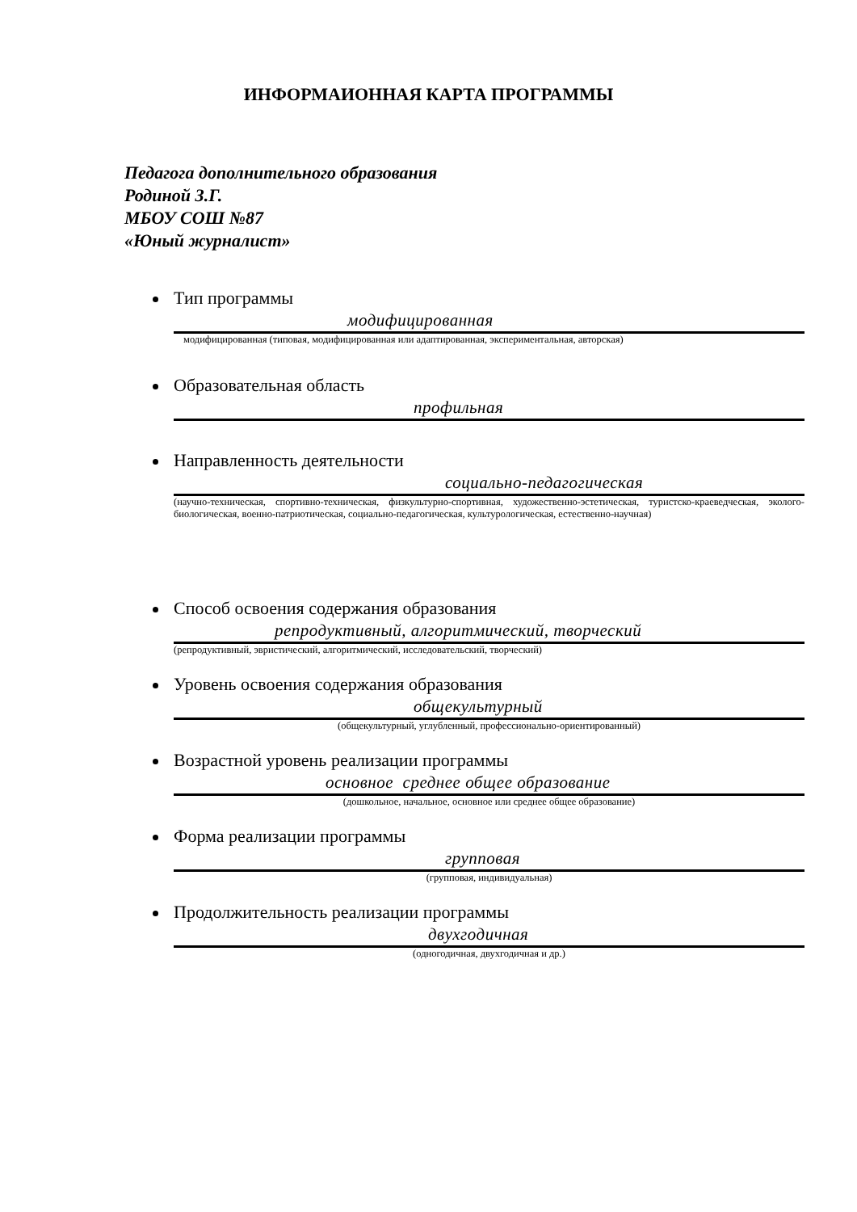ИНФОРМАИОННАЯ КАРТА ПРОГРАММЫ
Педагога дополнительного образования
Родиной З.Г.
МБОУ СОШ №87
«Юный журналист»
Тип программы
модифицированная
модифицированная (типовая, модифицированная или адаптированная, экспериментальная, авторская)
Образовательная область
профильная
Направленность деятельности
социально-педагогическая
(научно-техническая, спортивно-техническая, физкультурно-спортивная, художественно-эстетическая, туристско-краеведческая, эколого-биологическая, военно-патриотическая, социально-педагогическая, культурологическая, естественно-научная)
Способ освоения содержания образования
репродуктивный, алгоритмический, творческий
(репродуктивный, эвристический, алгоритмический, исследовательский, творческий)
Уровень освоения содержания образования
общекультурный
(общекультурный, углубленный, профессионально-ориентированный)
Возрастной уровень реализации программы
основное среднее общее образование
(дошкольное, начальное, основное или среднее общее образование)
Форма реализации программы
групповая
(групповая, индивидуальная)
Продолжительность реализации программы
двухгодичная
(одногодичная, двухгодичная и др.)